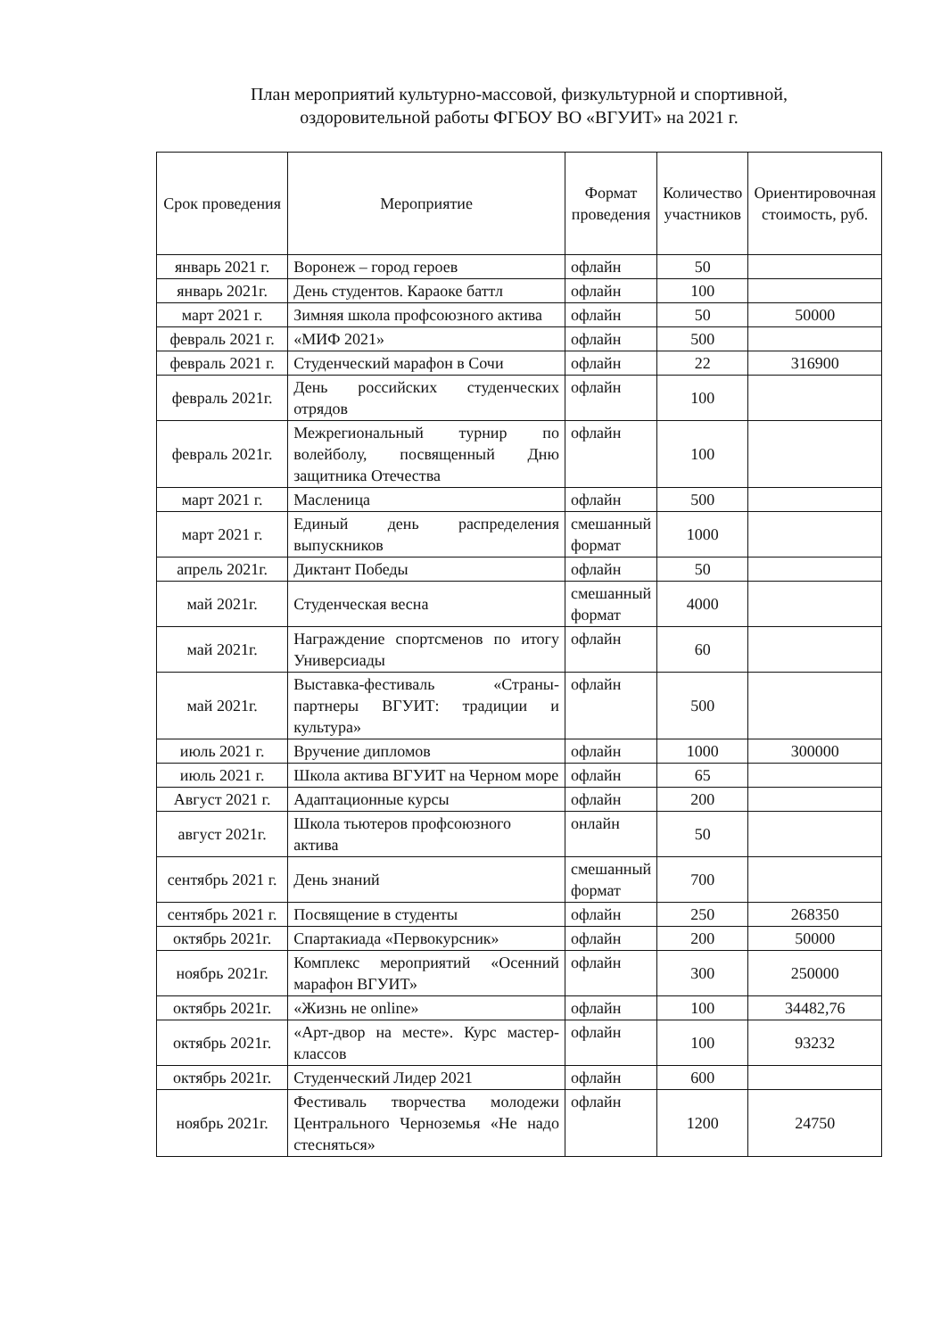План мероприятий культурно-массовой, физкультурной и спортивной,
оздоровительной работы ФГБОУ ВО «ВГУИТ» на 2021 г.
| Срок проведения | Мероприятие | Формат проведения | Количество участников | Ориентировочная стоимость, руб. |
| --- | --- | --- | --- | --- |
| январь 2021 г. | Воронеж – город героев | офлайн | 50 | |
| январь 2021г. | День студентов. Караоке баттл | офлайн | 100 | |
| март 2021 г. | Зимняя школа профсоюзного актива | офлайн | 50 | 50000 |
| февраль 2021 г. | «МИФ 2021» | офлайн | 500 | |
| февраль 2021 г. | Студенческий марафон в Сочи | офлайн | 22 | 316900 |
| февраль 2021г. | День российских студенческих отрядов | офлайн | 100 | |
| февраль 2021г. | Межрегиональный турнир по волейболу, посвященный Дню защитника Отечества | офлайн | 100 | |
| март 2021 г. | Масленица | офлайн | 500 | |
| март 2021 г. | Единый день распределения выпускников | смешанный формат | 1000 | |
| апрель 2021г. | Диктант Победы | офлайн | 50 | |
| май 2021г. | Студенческая весна | смешанный формат | 4000 | |
| май 2021г. | Награждение спортсменов по итогу Универсиады | офлайн | 60 | |
| май 2021г. | Выставка-фестиваль «Страны-партнеры ВГУИТ: традиции и культура» | офлайн | 500 | |
| июль 2021 г. | Вручение дипломов | офлайн | 1000 | 300000 |
| июль 2021 г. | Школа актива ВГУИТ на Черном море | офлайн | 65 | |
| Август 2021 г. | Адаптационные курсы | офлайн | 200 | |
| август 2021г. | Школа тьютеров профсоюзного актива | онлайн | 50 | |
| сентябрь 2021 г. | День знаний | смешанный формат | 700 | |
| сентябрь 2021 г. | Посвящение в студенты | офлайн | 250 | 268350 |
| октябрь 2021г. | Спартакиада «Первокурсник» | офлайн | 200 | 50000 |
| ноябрь 2021г. | Комплекс мероприятий «Осенний марафон ВГУИТ» | офлайн | 300 | 250000 |
| октябрь 2021г. | «Жизнь не online» | офлайн | 100 | 34482,76 |
| октябрь 2021г. | «Арт-двор на месте». Курс мастер-классов | офлайн | 100 | 93232 |
| октябрь 2021г. | Студенческий Лидер 2021 | офлайн | 600 | |
| ноябрь 2021г. | Фестиваль творчества молодежи Центрального Черноземья «Не надо стесняться» | офлайн | 1200 | 24750 |